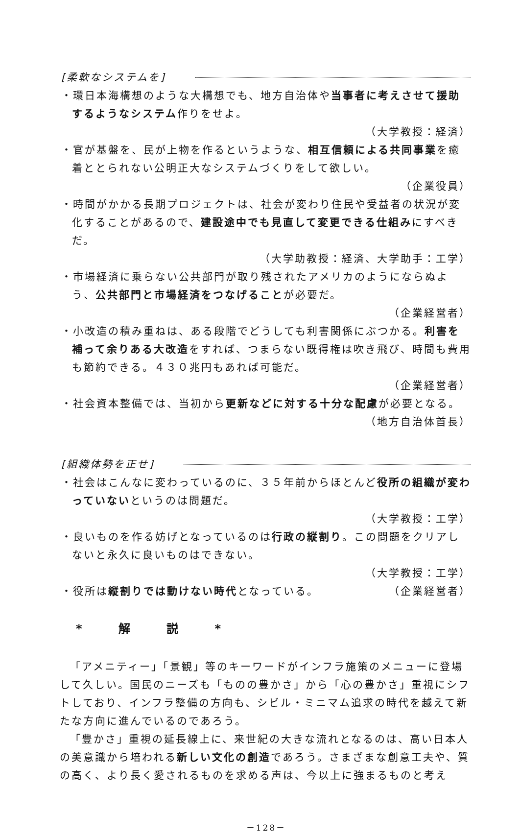[柔軟なシステムを]
・環日本海構想のような大構想でも、地方自治体や当事者に考えさせて援助するようなシステム作りをせよ。
（大学教授：経済）
・官が基盤を、民が上物を作るというような、相互信頼による共同事業を癒着ととられない公明正大なシステムづくりをして欲しい。
（企業役員）
・時間がかかる長期プロジェクトは、社会が変わり住民や受益者の状況が変化することがあるので、建設途中でも見直して変更できる仕組みにすべきだ。
（大学助教授：経済、大学助手：工学）
・市場経済に乗らない公共部門が取り残されたアメリカのようにならぬよう、公共部門と市場経済をつなげることが必要だ。
（企業経営者）
・小改造の積み重ねは、ある段階でどうしても利害関係にぶつかる。利害を補って余りある大改造をすれば、つまらない既得権は吹き飛び、時間も費用も節約できる。４３０兆円もあれば可能だ。
（企業経営者）
・社会資本整備では、当初から更新などに対する十分な配慮が必要となる。
（地方自治体首長）
[組織体勢を正せ]
・社会はこんなに変わっているのに、３５年前からほとんど役所の組織が変わっていないというのは問題だ。
（大学教授：工学）
・良いものを作る妨げとなっているのは行政の縦割り。この問題をクリアしないと永久に良いものはできない。
（大学教授：工学）
・役所は縦割りでは動けない時代となっている。 （企業経営者）
* 解 説 *
「アメニティー」「景観」等のキーワードがインフラ施策のメニューに登場して久しい。国民のニーズも「ものの豊かさ」から「心の豊かさ」重視にシフトしており、インフラ整備の方向も、シビル・ミニマム追求の時代を越えて新たな方向に進んでいるのであろう。
「豊かさ」重視の延長線上に、来世紀の大きな流れとなるのは、高い日本人の美意識から培われる新しい文化の創造であろう。さまざまな創意工夫や、質の高く、より長く愛されるものを求める声は、今以上に強まるものと考え
－128－